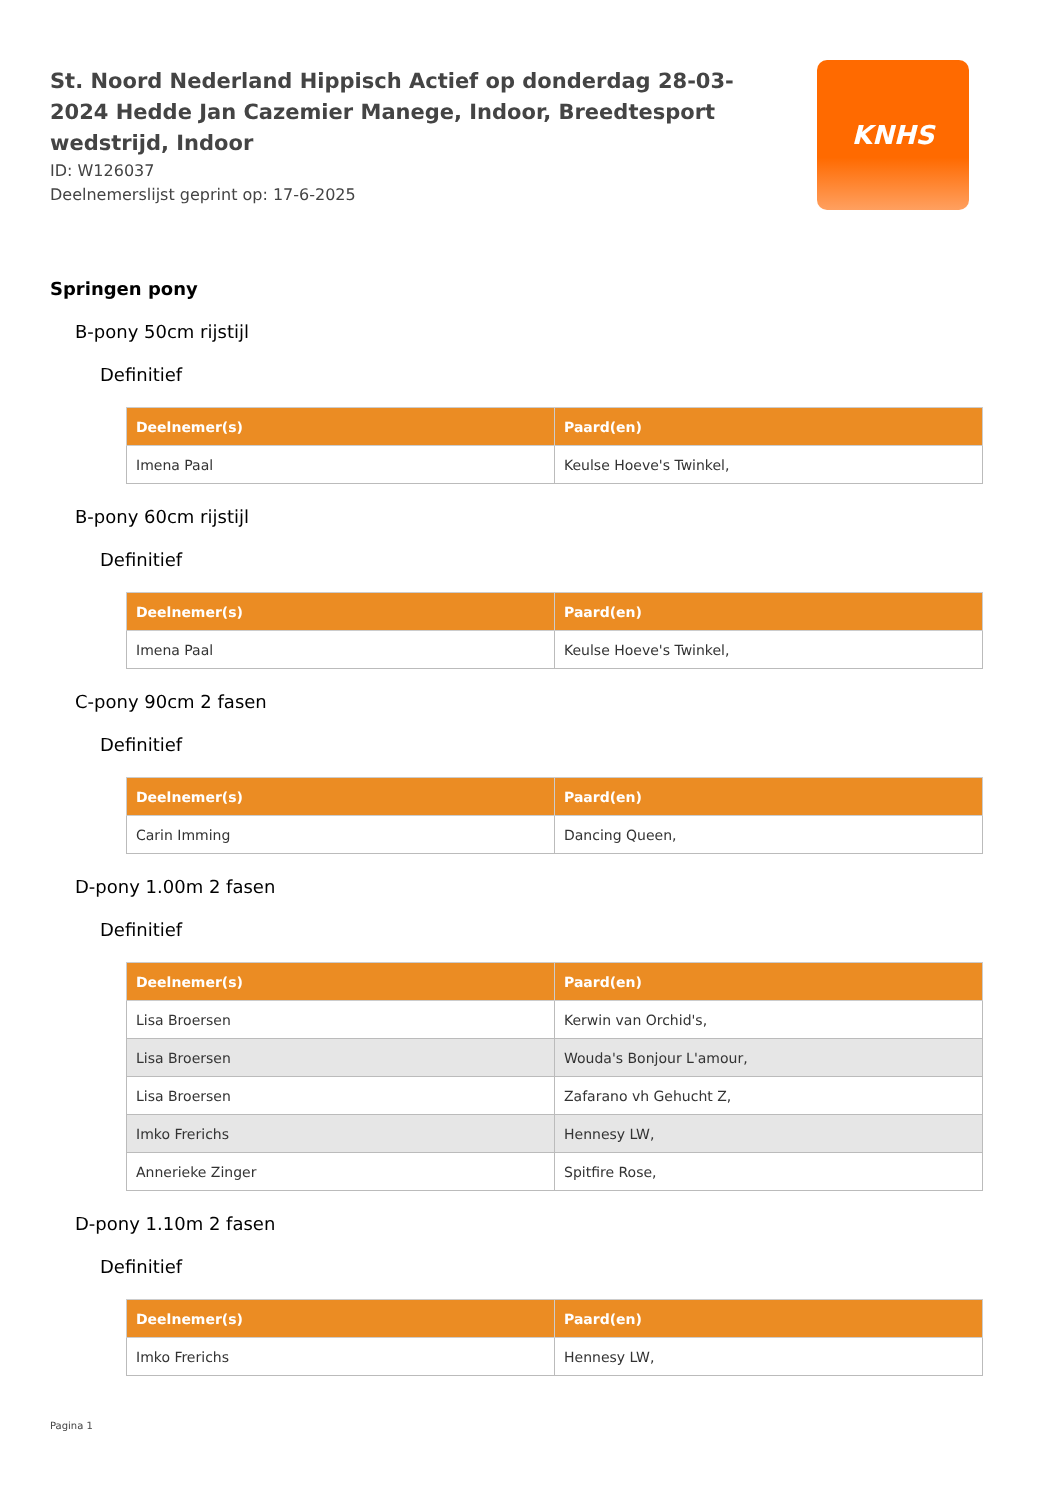St. Noord Nederland Hippisch Actief op donderdag 28-03-2024 Hedde Jan Cazemier Manege, Indoor, Breedtesport wedstrijd, Indoor
ID: W126037
Deelnemerslijst geprint op: 17-6-2025
KNHS
Springen pony
B-pony 50cm rijstijl
Definitief
| Deelnemer(s) | Paard(en) |
| --- | --- |
| Imena Paal | Keulse Hoeve's Twinkel, |
B-pony 60cm rijstijl
Definitief
| Deelnemer(s) | Paard(en) |
| --- | --- |
| Imena Paal | Keulse Hoeve's Twinkel, |
C-pony 90cm 2 fasen
Definitief
| Deelnemer(s) | Paard(en) |
| --- | --- |
| Carin Imming | Dancing Queen, |
D-pony 1.00m 2 fasen
Definitief
| Deelnemer(s) | Paard(en) |
| --- | --- |
| Lisa Broersen | Kerwin van Orchid's, |
| Lisa Broersen | Wouda's Bonjour L'amour, |
| Lisa Broersen | Zafarano vh Gehucht Z, |
| Imko Frerichs | Hennesy LW, |
| Annerieke Zinger | Spitfire Rose, |
D-pony 1.10m 2 fasen
Definitief
| Deelnemer(s) | Paard(en) |
| --- | --- |
| Imko Frerichs | Hennesy LW, |
Pagina 1